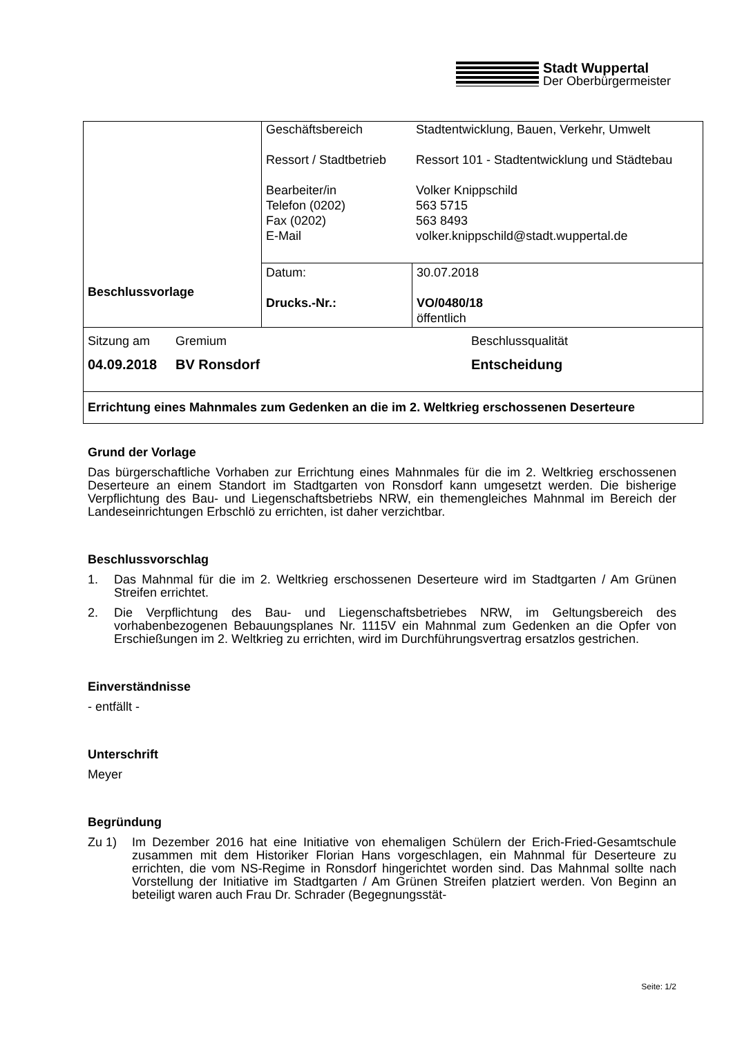Stadt Wuppertal
Der Oberbürgermeister
| Beschlussvorlage | / Geschäftsbereich Ressort / Stadtbetrieb Bearbeiter/in Telefon (0202) Fax (0202) E-Mail / Stadtentwicklung, Bauen, Verkehr, Umwelt Ressort 101 - Stadtentwicklung und Städtebau Volker Knippschild 563 5715 563 8493 volker.knippschild@stadt.wuppertal.de / | |
| | Datum: Drucks.-Nr.: | 30.07.2018 VO/0480/18 öffentlich |
| Sitzung am 04.09.2018 Gremium BV Ronsdorf Beschlussqualität Entscheidung | | |
| Errichtung eines Mahnmales zum Gedenken an die im 2. Weltkrieg erschossenen Deserteure | | |
Grund der Vorlage
Das bürgerschaftliche Vorhaben zur Errichtung eines Mahnmales für die im 2. Weltkrieg erschossenen Deserteure an einem Standort im Stadtgarten von Ronsdorf kann umgesetzt werden. Die bisherige Verpflichtung des Bau- und Liegenschaftsbetriebs NRW, ein themengleiches Mahnmal im Bereich der Landeseinrichtungen Erbschlö zu errichten, ist daher verzichtbar.
Beschlussvorschlag
1. Das Mahnmal für die im 2. Weltkrieg erschossenen Deserteure wird im Stadtgarten / Am Grünen Streifen errichtet.
2. Die Verpflichtung des Bau- und Liegenschaftsbetriebes NRW, im Geltungsbereich des vorhabenbezogenen Bebauungsplanes Nr. 1115V ein Mahnmal zum Gedenken an die Opfer von Erschießungen im 2. Weltkrieg zu errichten, wird im Durchführungsvertrag ersatzlos gestrichen.
Einverständnisse
- entfällt -
Unterschrift
Meyer
Begründung
Zu 1) Im Dezember 2016 hat eine Initiative von ehemaligen Schülern der Erich-Fried-Gesamtschule zusammen mit dem Historiker Florian Hans vorgeschlagen, ein Mahnmal für Deserteure zu errichten, die vom NS-Regime in Ronsdorf hingerichtet worden sind. Das Mahnmal sollte nach Vorstellung der Initiative im Stadtgarten / Am Grünen Streifen platziert werden. Von Beginn an beteiligt waren auch Frau Dr. Schrader (Begegnungsstät-
Seite: 1/2